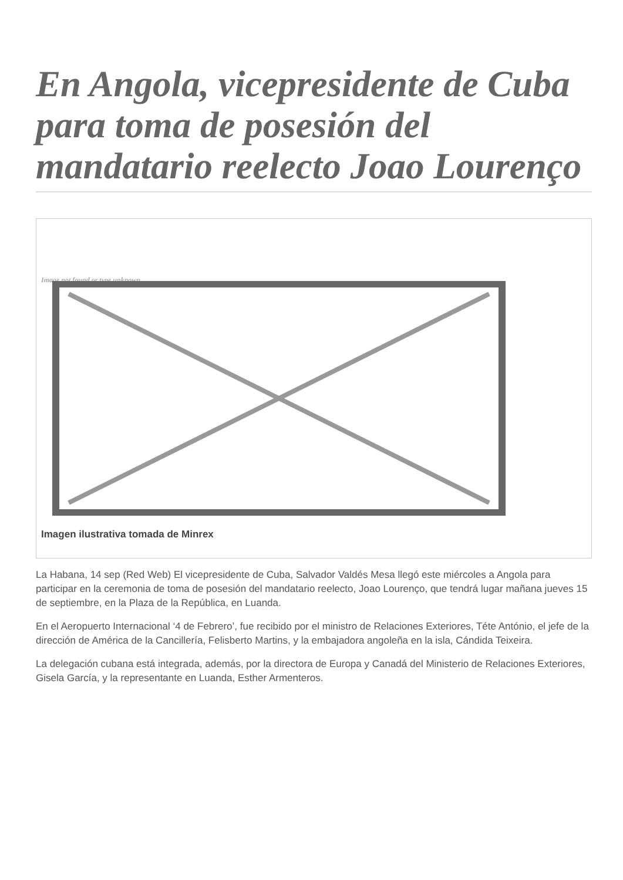En Angola, vicepresidente de Cuba para toma de posesión del mandatario reelecto Joao Lourenço
Image not found or type unknown
Imagen ilustrativa tomada de Minrex
La Habana, 14 sep (Red Web) El vicepresidente de Cuba, Salvador Valdés Mesa llegó este miércoles a Angola para participar en la ceremonia de toma de posesión del mandatario reelecto, Joao Lourenço, que tendrá lugar mañana jueves 15 de septiembre, en la Plaza de la República, en Luanda.
En el Aeropuerto Internacional ‘4 de Febrero’, fue recibido por el ministro de Relaciones Exteriores, Téte António, el jefe de la dirección de América de la Cancillería, Felisberto Martins, y la embajadora angoleña en la isla, Cándida Teixeira.
La delegación cubana está integrada, además, por la directora de Europa y Canadá del Ministerio de Relaciones Exteriores, Gisela García, y la representante en Luanda, Esther Armenteros.